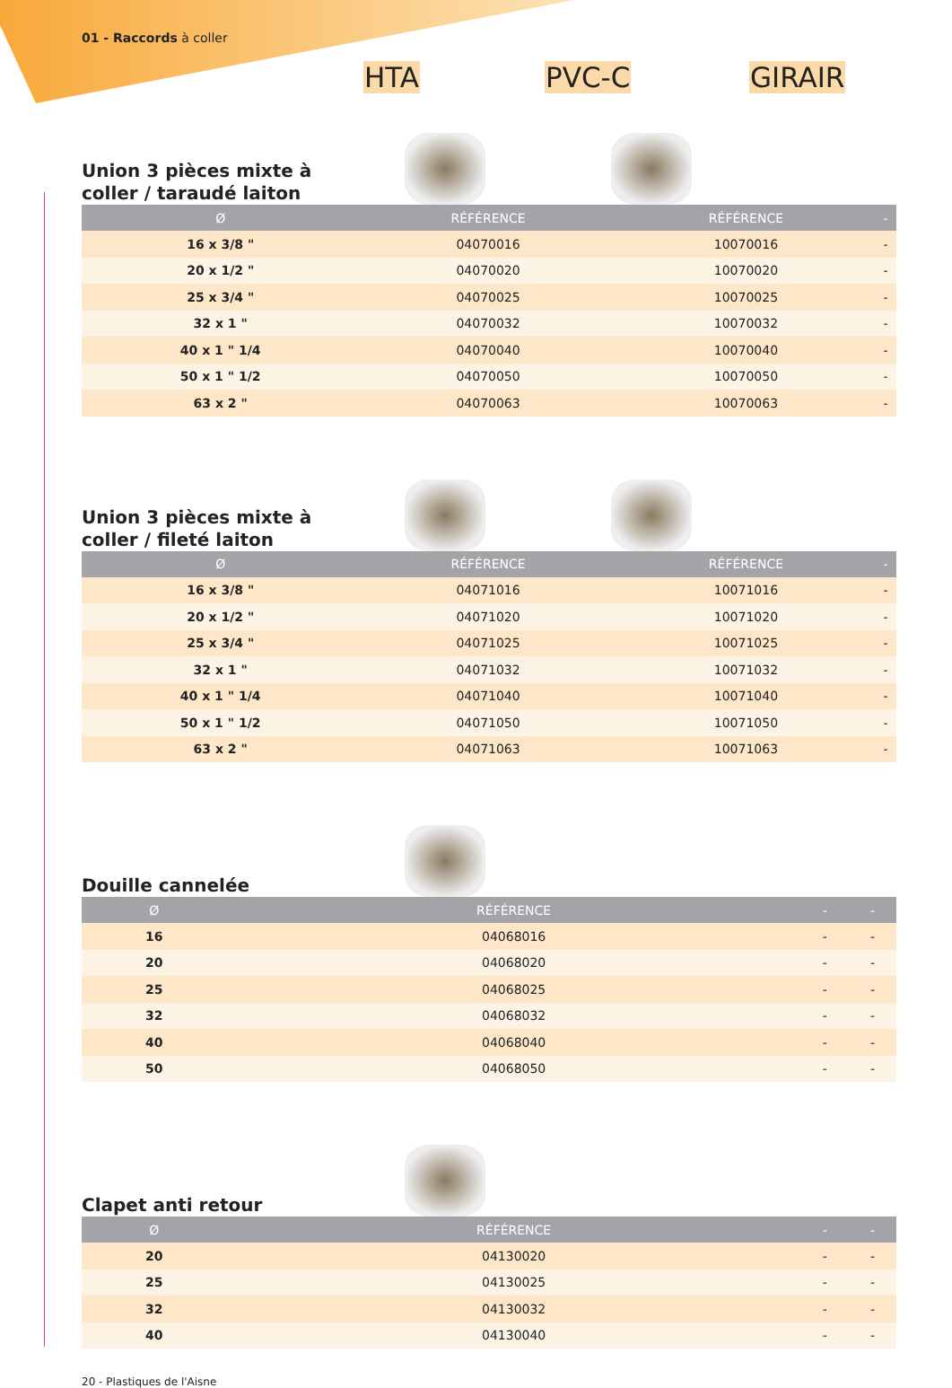01 - Raccords à coller
HTA PVC-C GIRAIR
Union 3 pièces mixte à coller / taraudé laiton
| Ø | RÉFÉRENCE | RÉFÉRENCE | - |
| --- | --- | --- | --- |
| 16 x 3/8 " | 04070016 | 10070016 | - |
| 20 x 1/2 " | 04070020 | 10070020 | - |
| 25 x 3/4 " | 04070025 | 10070025 | - |
| 32 x 1 " | 04070032 | 10070032 | - |
| 40 x 1 " 1/4 | 04070040 | 10070040 | - |
| 50 x 1 " 1/2 | 04070050 | 10070050 | - |
| 63 x 2 " | 04070063 | 10070063 | - |
Union 3 pièces mixte à coller / fileté laiton
| Ø | RÉFÉRENCE | RÉFÉRENCE | - |
| --- | --- | --- | --- |
| 16 x 3/8 " | 04071016 | 10071016 | - |
| 20 x 1/2 " | 04071020 | 10071020 | - |
| 25 x 3/4 " | 04071025 | 10071025 | - |
| 32 x 1 " | 04071032 | 10071032 | - |
| 40 x 1 " 1/4 | 04071040 | 10071040 | - |
| 50 x 1 " 1/2 | 04071050 | 10071050 | - |
| 63 x 2 " | 04071063 | 10071063 | - |
Douille cannelée
| Ø | RÉFÉRENCE | - | - |
| --- | --- | --- | --- |
| 16 | 04068016 | - | - |
| 20 | 04068020 | - | - |
| 25 | 04068025 | - | - |
| 32 | 04068032 | - | - |
| 40 | 04068040 | - | - |
| 50 | 04068050 | - | - |
Clapet anti retour
| Ø | RÉFÉRENCE | - | - |
| --- | --- | --- | --- |
| 20 | 04130020 | - | - |
| 25 | 04130025 | - | - |
| 32 | 04130032 | - | - |
| 40 | 04130040 | - | - |
20 - Plastiques de l'Aisne